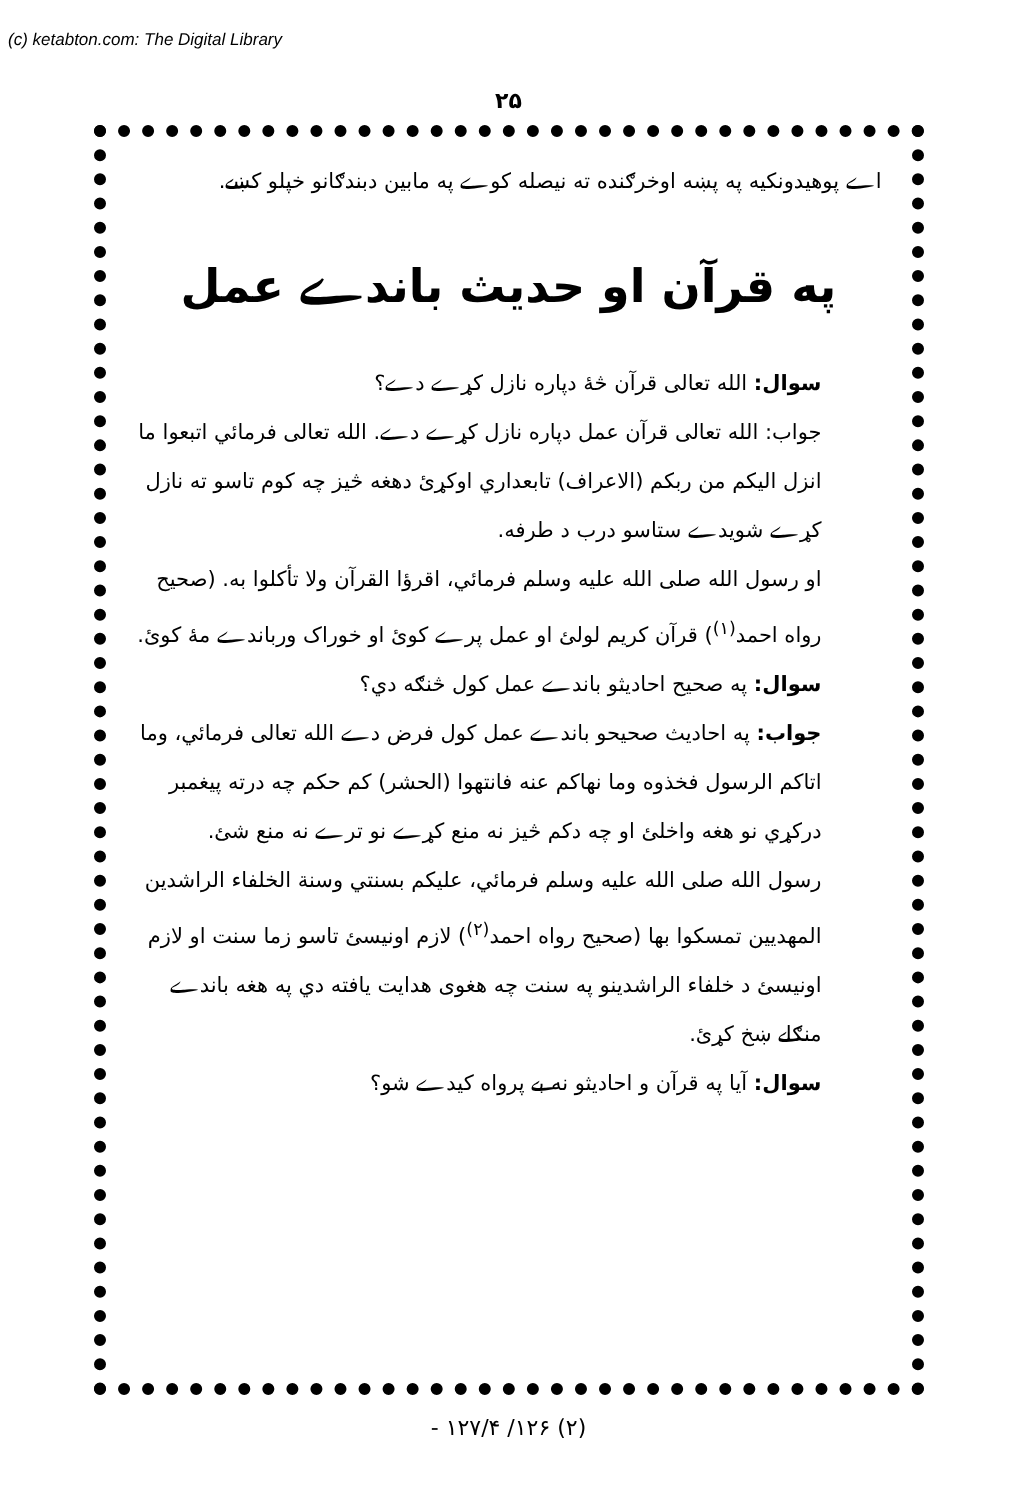(c) ketabton.com: The Digital Library
۲۵
اے پوهيدونکيه په پښه اوخرګنده ته نيصله کوے په مابين دبندګانو خپلو کښے.
په قرآن او حديث باندے عمل
سوال: الله تعالی قرآن څهٔ دپاره نازل کړے دے؟
جواب: الله تعالی قرآن عمل دپاره نازل کړے دے. الله تعالی فرمائي اتبعوا ما انزل اليکم من ربکم (الاعراف) تابعداري اوکړئ دهغه څيز چه کوم تاسو ته نازل کړے شويدے ستاسو درب د طرفه.
او رسول الله صلی الله عليه وسلم فرمائي، اقرؤا القرآن ولا تأکلوا به. (صحيح رواه احمد<sup>(۱)</sup>) قرآن کريم لولئ او عمل پرے کوئ او خوراک ورباندے مهٔ کوئ.
سوال: په صحيح احاديثو باندے عمل کول څنګه دي؟
جواب: په احاديث صحيحو باندے عمل کول فرض دے الله تعالی فرمائي، وما اتاکم الرسول فخذوه وما نهاکم عنه فانتهوا (الحشر) کم حکم چه درته پيغمبر درکړي نو هغه واخلئ او چه دکم څيز نه منع کړے نو ترے نه منع شئ.
رسول الله صلی الله عليه وسلم فرمائي، عليکم بسنتي وسنة الخلفاء الراشدين المهديين تمسکوا بها (صحيح رواه احمد<sup>(۲)</sup>) لازم اونيسئ تاسو زما سنت او لازم اونيسئ د خلفاء الراشدينو په سنت چه هغوی هدايت يافته دي په هغه باندے منګلے ښخ کړئ.
سوال: آيا په قرآن و احاديثو نه بے پرواه کيدے شو؟
(۲) ۱۲۶/ ۱۲۷/۴ -